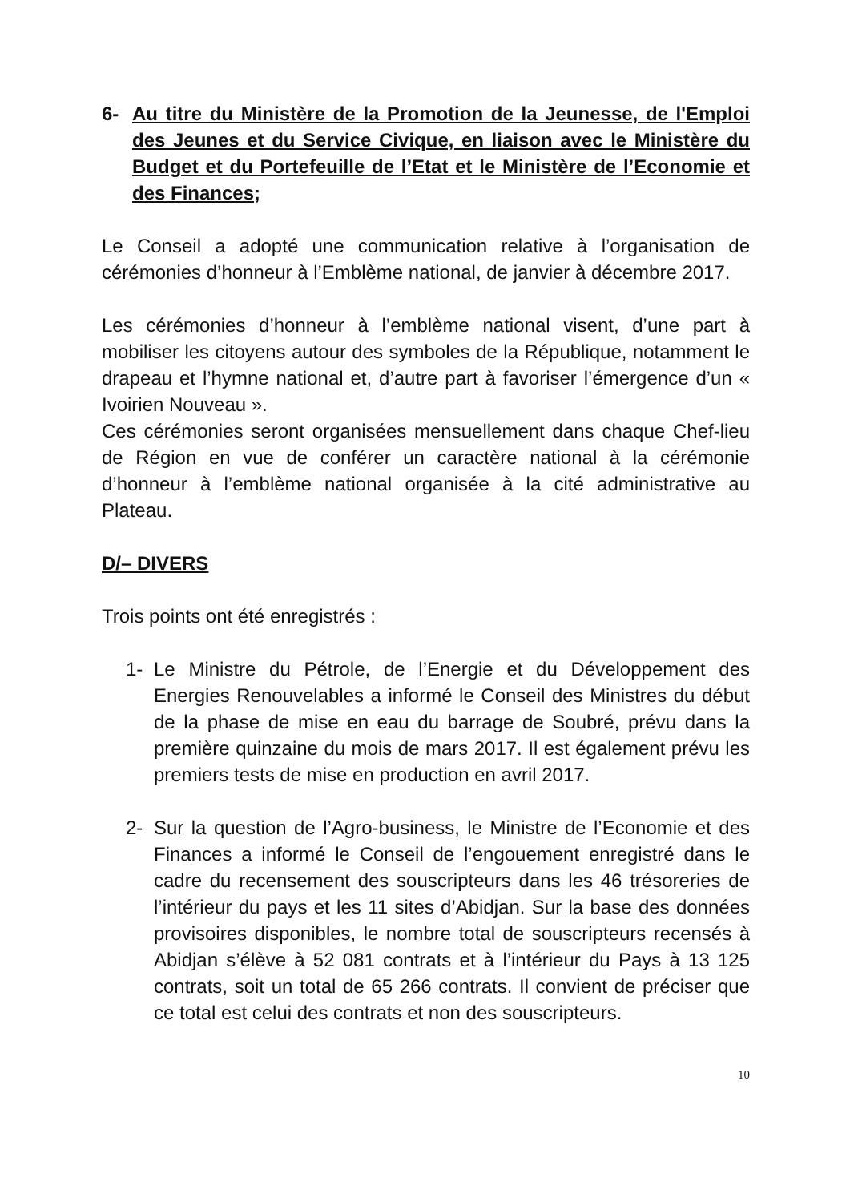6- Au titre du Ministère de la Promotion de la Jeunesse, de l'Emploi des Jeunes et du Service Civique, en liaison avec le Ministère du Budget et du Portefeuille de l’Etat et le Ministère de l’Economie et des Finances;
Le Conseil a adopté une communication relative à l’organisation de cérémonies d’honneur à l’Emblème national, de janvier à décembre 2017.
Les cérémonies d’honneur à l’emblème national visent, d’une part à mobiliser les citoyens autour des symboles de la République, notamment le drapeau et l’hymne national et, d’autre part à favoriser l’émergence d’un « Ivoirien Nouveau ».
Ces cérémonies seront organisées mensuellement dans chaque Chef-lieu de Région en vue de conférer un caractère national à la cérémonie d’honneur à l’emblème national organisée à la cité administrative au Plateau.
D/– DIVERS
Trois points ont été enregistrés :
1- Le Ministre du Pétrole, de l’Energie et du Développement des Energies Renouvelables a informé le Conseil des Ministres du début de la phase de mise en eau du barrage de Soubré, prévu dans la première quinzaine du mois de mars 2017. Il est également prévu les premiers tests de mise en production en avril 2017.
2- Sur la question de l’Agro-business, le Ministre de l’Economie et des Finances a informé le Conseil de l’engouement enregistré dans le cadre du recensement des souscripteurs dans les 46 trésoreries de l’intérieur du pays et les 11 sites d’Abidjan. Sur la base des données provisoires disponibles, le nombre total de souscripteurs recensés à Abidjan s’élève à 52 081 contrats et à l’intérieur du Pays à 13 125 contrats, soit un total de 65 266 contrats. Il convient de préciser que ce total est celui des contrats et non des souscripteurs.
10